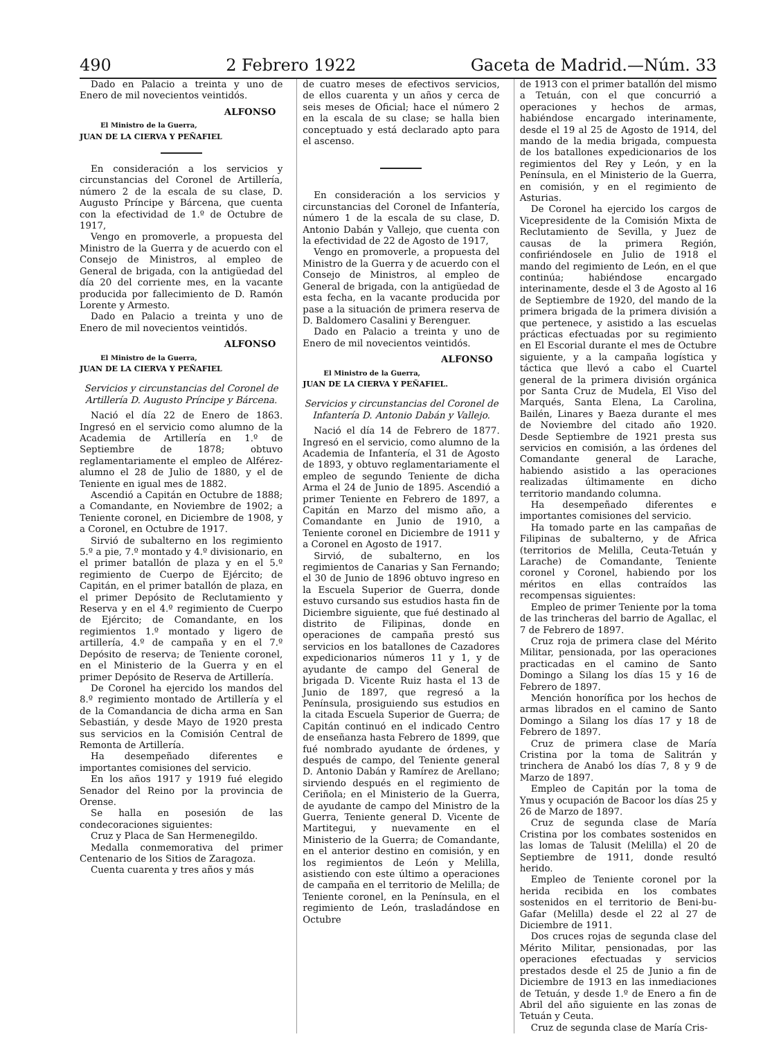490 2 Febrero 1922 Gaceta de Madrid.—Núm. 33
Dado en Palacio a treinta y uno de Enero de mil novecientos veintidós.
ALFONSO
El Ministro de la Guerra,
JUAN DE LA CIERVA Y PEÑAFIEL
En consideración a los servicios y circunstancias del Coronel de Artillería, número 2 de la escala de su clase, D. Augusto Príncipe y Bárcena, que cuenta con la efectividad de 1.º de Octubre de 1917,
Vengo en promoverle, a propuesta del Ministro de la Guerra y de acuerdo con el Consejo de Ministros, al empleo de General de brigada, con la antigüedad del día 20 del corriente mes, en la vacante producida por fallecimiento de D. Ramón Lorente y Armesto.
Dado en Palacio a treinta y uno de Enero de mil novecientos veintidós.
ALFONSO
El Ministro de la Guerra,
JUAN DE LA CIERVA Y PEÑAFIEL
Servicios y circunstancias del Coronel de Artillería D. Augusto Príncipe y Bárcena.
Nació el día 22 de Enero de 1863. Ingresó en el servicio como alumno de la Academia de Artillería en 1.º de Septiembre de 1878; obtuvo reglamentariamente el empleo de Alférez-alumno el 28 de Julio de 1880, y el de Teniente en igual mes de 1882.
Ascendió a Capitán en Octubre de 1888; a Comandante, en Noviembre de 1902; a Teniente coronel, en Diciembre de 1908, y a Coronel, en Octubre de 1917.
Sirvió de subalterno en los regimiento 5.º a pie, 7.º montado y 4.º divisionario, en el primer batallón de plaza y en el 5.º regimiento de Cuerpo de Ejército; de Capitán, en el primer batallón de plaza, en el primer Depósito de Reclutamiento y Reserva y en el 4.º regimiento de Cuerpo de Ejército; de Comandante, en los regimientos 1.º montado y ligero de artillería, 4.º de campaña y en el 7.º Depósito de reserva; de Teniente coronel, en el Ministerio de la Guerra y en el primer Depósito de Reserva de Artillería.
De Coronel ha ejercido los mandos del 8.º regimiento montado de Artillería y el de la Comandancia de dicha arma en San Sebastián, y desde Mayo de 1920 presta sus servicios en la Comisión Central de Remonta de Artillería.
Ha desempeñado diferentes e importantes comisiones del servicio.
En los años 1917 y 1919 fué elegido Senador del Reino por la provincia de Orense.
Se halla en posesión de las condecoraciones siguientes:
Cruz y Placa de San Hermenegildo.
Medalla conmemorativa del primer Centenario de los Sitios de Zaragoza.
Cuenta cuarenta y tres años y más
de cuatro meses de efectivos servicios, de ellos cuarenta y un años y cerca de seis meses de Oficial; hace el número 2 en la escala de su clase; se halla bien conceptuado y está declarado apto para el ascenso.
En consideración a los servicios y circunstancias del Coronel de Infantería, número 1 de la escala de su clase, D. Antonio Dabán y Vallejo, que cuenta con la efectividad de 22 de Agosto de 1917,
Vengo en promoverle, a propuesta del Ministro de la Guerra y de acuerdo con el Consejo de Ministros, al empleo de General de brigada, con la antigüedad de esta fecha, en la vacante producida por pase a la situación de primera reserva de D. Baldomero Casalini y Berenguer.
Dado en Palacio a treinta y uno de Enero de mil novecientos veintidós.
ALFONSO
El Ministro de la Guerra,
JUAN DE LA CIERVA Y PEÑAFIEL.
Servicios y circunstancias del Coronel de Infantería D. Antonio Dabán y Vallejo.
Nació el día 14 de Febrero de 1877. Ingresó en el servicio, como alumno de la Academia de Infantería, el 31 de Agosto de 1893, y obtuvo reglamentariamente el empleo de segundo Teniente de dicha Arma el 24 de Junio de 1895. Ascendió a primer Teniente en Febrero de 1897, a Capitán en Marzo del mismo año, a Comandante en Junio de 1910, a Teniente coronel en Diciembre de 1911 y a Coronel en Agosto de 1917.
Sirvió, de subalterno, en los regimientos de Canarias y San Fernando; el 30 de Junio de 1896 obtuvo ingreso en la Escuela Superior de Guerra, donde estuvo cursando sus estudios hasta fin de Diciembre siguiente, que fué destinado al distrito de Filipinas, donde en operaciones de campaña prestó sus servicios en los batallones de Cazadores expedicionarios números 11 y 1, y de ayudante de campo del General de brigada D. Vicente Ruiz hasta el 13 de Junio de 1897, que regresó a la Península, prosiguiendo sus estudios en la citada Escuela Superior de Guerra; de Capitán continuó en el indicado Centro de enseñanza hasta Febrero de 1899, que fué nombrado ayudante de órdenes, y después de campo, del Teniente general D. Antonio Dabán y Ramírez de Arellano; sirviendo después en el regimiento de Ceriñola; en el Ministerio de la Guerra, de ayudante de campo del Ministro de la Guerra, Teniente general D. Vicente de Martitegui, y nuevamente en el Ministerio de la Guerra; de Comandante, en el anterior destino en comisión, y en los regimientos de León y Melilla, asistiendo con este último a operaciones de campaña en el territorio de Melilla; de Teniente coronel, en la Península, en el regimiento de León, trasladándose en Octubre
de 1913 con el primer batallón del mismo a Tetuán, con el que concurrió a operaciones y hechos de armas, habiéndose encargado interinamente, desde el 19 al 25 de Agosto de 1914, del mando de la media brigada, compuesta de los batallones expedicionarios de los regimientos del Rey y León, y en la Península, en el Ministerio de la Guerra, en comisión, y en el regimiento de Asturias.
De Coronel ha ejercido los cargos de Vicepresidente de la Comisión Mixta de Reclutamiento de Sevilla, y Juez de causas de la primera Región, confiriéndosele en Julio de 1918 el mando del regimiento de León, en el que continúa; habiéndose encargado interinamente, desde el 3 de Agosto al 16 de Septiembre de 1920, del mando de la primera brigada de la primera división a que pertenece, y asistido a las escuelas prácticas efectuadas por su regimiento en El Escorial durante el mes de Octubre siguiente, y a la campaña logística y táctica que llevó a cabo el Cuartel general de la primera división orgánica por Santa Cruz de Mudela, El Viso del Marqués, Santa Elena, La Carolina, Bailén, Linares y Baeza durante el mes de Noviembre del citado año 1920. Desde Septiembre de 1921 presta sus servicios en comisión, a las órdenes del Comandante general de Larache, habiendo asistido a las operaciones realizadas últimamente en dicho territorio mandando columna.
Ha desempeñado diferentes e importantes comisiones del servicio.
Ha tomado parte en las campañas de Filipinas de subalterno, y de Africa (territorios de Melilla, Ceuta-Tetuán y Larache) de Comandante, Teniente coronel y Coronel, habiendo por los méritos en ellas contraídos las recompensas siguientes:
Empleo de primer Teniente por la toma de las trincheras del barrio de Agallac, el 7 de Febrero de 1897.
Cruz roja de primera clase del Mérito Militar, pensionada, por las operaciones practicadas en el camino de Santo Domingo a Silang los días 15 y 16 de Febrero de 1897.
Mención honorífica por los hechos de armas librados en el camino de Santo Domingo a Silang los días 17 y 18 de Febrero de 1897.
Cruz de primera clase de María Cristina por la toma de Salitrán y trinchera de Anabó los días 7, 8 y 9 de Marzo de 1897.
Empleo de Capitán por la toma de Ymus y ocupación de Bacoor los días 25 y 26 de Marzo de 1897.
Cruz de segunda clase de María Cristina por los combates sostenidos en las lomas de Talusit (Melilla) el 20 de Septiembre de 1911, donde resultó herido.
Empleo de Teniente coronel por la herida recibida en los combates sostenidos en el territorio de Beni-bu-Gafar (Melilla) desde el 22 al 27 de Diciembre de 1911.
Dos cruces rojas de segunda clase del Mérito Militar, pensionadas, por las operaciones efectuadas y servicios prestados desde el 25 de Junio a fin de Diciembre de 1913 en las inmediaciones de Tetuán, y desde 1.º de Enero a fin de Abril del año siguiente en las zonas de Tetuán y Ceuta.
Cruz de segunda clase de María Cris-